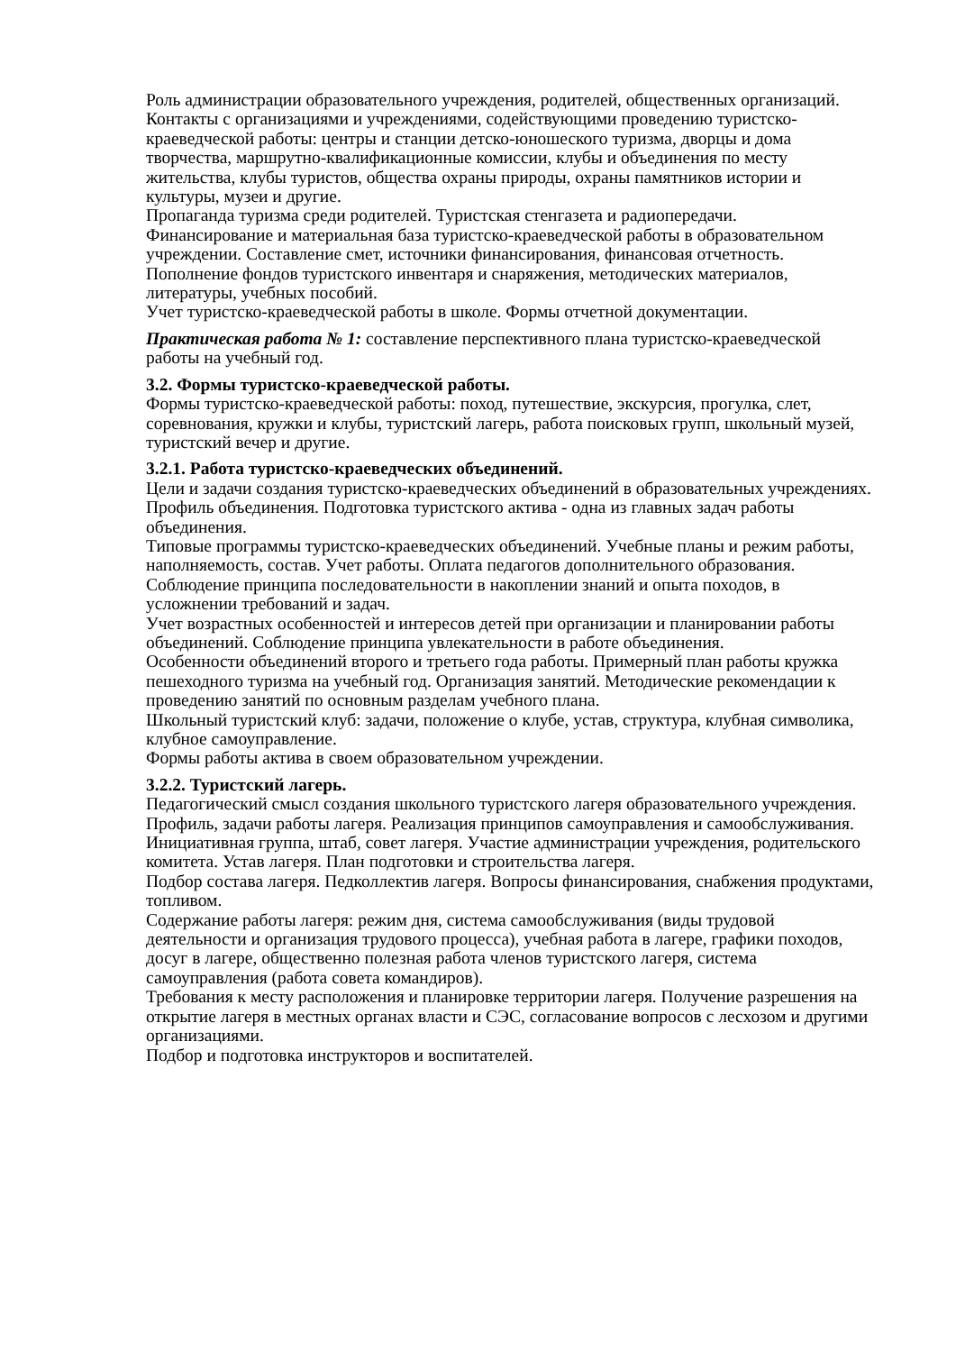Роль администрации образовательного учреждения, родителей, общественных организаций. Контакты с организациями и учреждениями, содействующими проведению туристско-краеведческой работы: центры и станции детско-юношеского туризма, дворцы и дома творчества, маршрутно-квалификационные комиссии, клубы и объединения по месту жительства, клубы туристов, общества охраны природы, охраны памятников истории и культуры, музеи и другие.
Пропаганда туризма среди родителей. Туристская стенгазета и радиопередачи.
Финансирование и материальная база туристско-краеведческой работы в образовательном учреждении. Составление смет, источники финансирования, финансовая отчетность. Пополнение фондов туристского инвентаря и снаряжения, методических материалов, литературы, учебных пособий.
Учет туристско-краеведческой работы в школе. Формы отчетной документации.
Практическая работа № 1: составление перспективного плана туристско-краеведческой работы на учебный год.
3.2. Формы туристско-краеведческой работы.
Формы туристско-краеведческой работы: поход, путешествие, экскурсия, прогулка, слет, соревнования, кружки и клубы, туристский лагерь, работа поисковых групп, школьный музей, туристский вечер и другие.
3.2.1. Работа туристско-краеведческих объединений.
Цели и задачи создания туристско-краеведческих объединений в образовательных учреждениях. Профиль объединения. Подготовка туристского актива - одна из главных задач работы объединения.
Типовые программы туристско-краеведческих объединений. Учебные планы и режим работы, наполняемость, состав. Учет работы. Оплата педагогов дополнительного образования.
Соблюдение принципа последовательности в накоплении знаний и опыта походов, в усложнении требований и задач.
Учет возрастных особенностей и интересов детей при организации и планировании работы объединений. Соблюдение принципа увлекательности в работе объединения.
Особенности объединений второго и третьего года работы. Примерный план работы кружка пешеходного туризма на учебный год. Организация занятий. Методические рекомендации к проведению занятий по основным разделам учебного плана.
Школьный туристский клуб: задачи, положение о клубе, устав, структура, клубная символика, клубное самоуправление.
Формы работы актива в своем образовательном учреждении.
3.2.2. Туристский лагерь.
Педагогический смысл создания школьного туристского лагеря образовательного учреждения. Профиль, задачи работы лагеря. Реализация принципов самоуправления и самообслуживания.
Инициативная группа, штаб, совет лагеря. Участие администрации учреждения, родительского комитета. Устав лагеря. План подготовки и строительства лагеря.
Подбор состава лагеря. Педколлектив лагеря. Вопросы финансирования, снабжения продуктами, топливом.
Содержание работы лагеря: режим дня, система самообслуживания (виды трудовой деятельности и организация трудового процесса), учебная работа в лагере, графики походов, досуг в лагере, общественно полезная работа членов туристского лагеря, система самоуправления (работа совета командиров).
Требования к месту расположения и планировке территории лагеря. Получение разрешения на открытие лагеря в местных органах власти и СЭС, согласование вопросов с лесхозом и другими организациями.
Подбор и подготовка инструкторов и воспитателей.